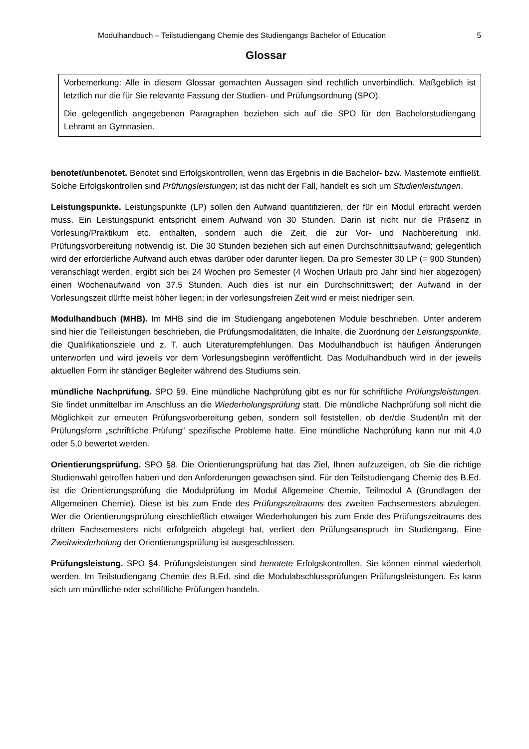Modulhandbuch – Teilstudiengang Chemie des Studiengangs Bachelor of Education 5
Glossar
Vorbemerkung: Alle in diesem Glossar gemachten Aussagen sind rechtlich unverbindlich. Maßgeblich ist letztlich nur die für Sie relevante Fassung der Studien- und Prüfungsordnung (SPO).
Die gelegentlich angegebenen Paragraphen beziehen sich auf die SPO für den Bachelorstudiengang Lehramt an Gymnasien.
benotet/unbenotet. Benotet sind Erfolgskontrollen, wenn das Ergebnis in die Bachelor- bzw. Masternote einfließt. Solche Erfolgskontrollen sind Prüfungsleistungen; ist das nicht der Fall, handelt es sich um Studienleistungen.
Leistungspunkte. Leistungspunkte (LP) sollen den Aufwand quantifizieren, der für ein Modul erbracht werden muss. Ein Leistungspunkt entspricht einem Aufwand von 30 Stunden. Darin ist nicht nur die Präsenz in Vorlesung/Praktikum etc. enthalten, sondern auch die Zeit, die zur Vor- und Nachbereitung inkl. Prüfungsvorbereitung notwendig ist. Die 30 Stunden beziehen sich auf einen Durchschnittsaufwand; gelegentlich wird der erforderliche Aufwand auch etwas darüber oder darunter liegen. Da pro Semester 30 LP (= 900 Stunden) veranschlagt werden, ergibt sich bei 24 Wochen pro Semester (4 Wochen Urlaub pro Jahr sind hier abgezogen) einen Wochenaufwand von 37.5 Stunden. Auch dies ist nur ein Durchschnittswert; der Aufwand in der Vorlesungszeit dürfte meist höher liegen; in der vorlesungsfreien Zeit wird er meist niedriger sein.
Modulhandbuch (MHB). Im MHB sind die im Studiengang angebotenen Module beschrieben. Unter anderem sind hier die Teilleistungen beschrieben, die Prüfungsmodalitäten, die Inhalte, die Zuordnung der Leistungspunkte, die Qualifikationsziele und z. T. auch Literaturempfehlungen. Das Modulhandbuch ist häufigen Änderungen unterworfen und wird jeweils vor dem Vorlesungsbeginn veröffentlicht. Das Modulhandbuch wird in der jeweils aktuellen Form ihr ständiger Begleiter während des Studiums sein.
mündliche Nachprüfung. SPO §9. Eine mündliche Nachprüfung gibt es nur für schriftliche Prüfungsleistungen. Sie findet unmittelbar im Anschluss an die Wiederholungsprüfung statt. Die mündliche Nachprüfung soll nicht die Möglichkeit zur erneuten Prüfungsvorbereitung geben, sondern soll feststellen, ob der/die Student/in mit der Prüfungsform „schriftliche Prüfung“ spezifische Probleme hatte. Eine mündliche Nachprüfung kann nur mit 4,0 oder 5,0 bewertet werden.
Orientierungsprüfung. SPO §8. Die Orientierungsprüfung hat das Ziel, Ihnen aufzuzeigen, ob Sie die richtige Studienwahl getroffen haben und den Anforderungen gewachsen sind. Für den Teilstudiengang Chemie des B.Ed. ist die Orientierungsprüfung die Modulprüfung im Modul Allgemeine Chemie, Teilmodul A (Grundlagen der Allgemeinen Chemie). Diese ist bis zum Ende des Prüfungszeitraums des zweiten Fachsemesters abzulegen. Wer die Orientierungsprüfung einschließlich etwaiger Wiederholungen bis zum Ende des Prüfungszeitraums des dritten Fachsemesters nicht erfolgreich abgelegt hat, verliert den Prüfungsanspruch im Studiengang. Eine Zweitwiederholung der Orientierungsprüfung ist ausgeschlossen.
Prüfungsleistung. SPO §4. Prüfungsleistungen sind benotete Erfolgskontrollen. Sie können einmal wiederholt werden. Im Teilstudiengang Chemie des B.Ed. sind die Modulabschlussprüfungen Prüfungsleistungen. Es kann sich um mündliche oder schriftliche Prüfungen handeln.